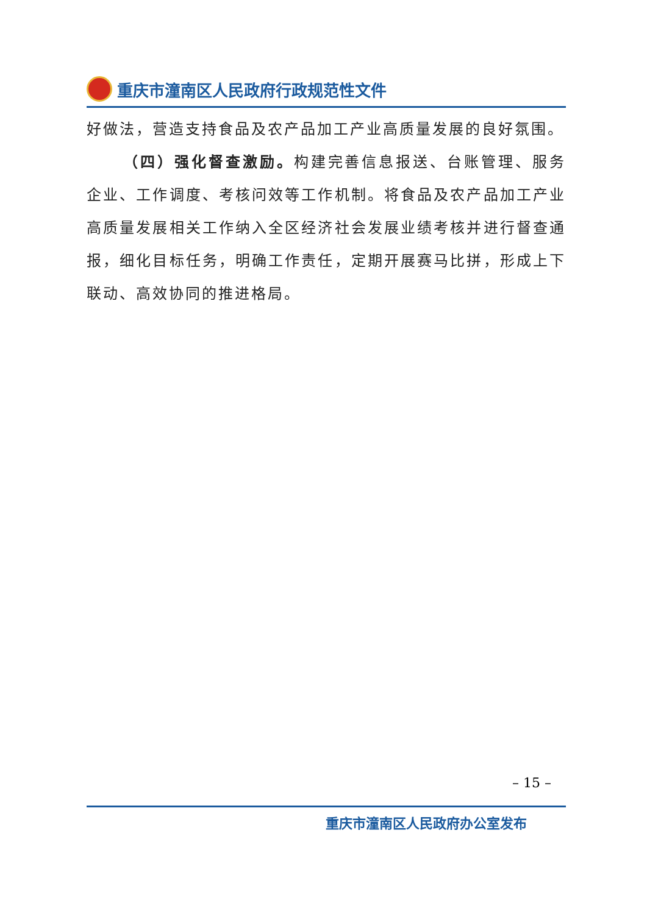重庆市潼南区人民政府行政规范性文件
好做法，营造支持食品及农产品加工产业高质量发展的良好氛围。
（四）强化督查激励。构建完善信息报送、台账管理、服务企业、工作调度、考核问效等工作机制。将食品及农产品加工产业高质量发展相关工作纳入全区经济社会发展业绩考核并进行督查通报，细化目标任务，明确工作责任，定期开展赛马比拼，形成上下联动、高效协同的推进格局。
– 15 –
重庆市潼南区人民政府办公室发布